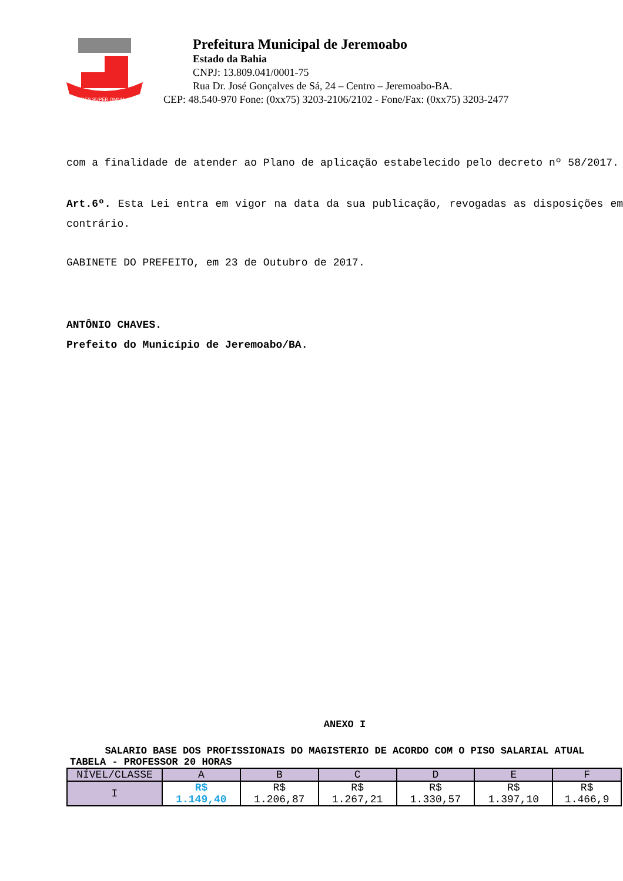FIDES SUPER OMNIA
Prefeitura Municipal de Jeremoabo
Estado da Bahia
CNPJ: 13.809.041/0001-75
Rua Dr. José Gonçalves de Sá, 24 – Centro – Jeremoabo-BA.
CEP: 48.540-970 Fone: (0xx75) 3203-2106/2102 - Fone/Fax: (0xx75) 3203-2477
com a finalidade de atender ao Plano de aplicação estabelecido pelo decreto nº 58/2017.
Art.6º. Esta Lei entra em vigor na data da sua publicação, revogadas as disposições em contrário.
GABINETE DO PREFEITO, em 23 de Outubro de 2017.
ANTÔNIO CHAVES.
Prefeito do Município de Jeremoabo/BA.
ANEXO I
SALARIO BASE DOS PROFISSIONAIS DO MAGISTERIO DE ACORDO COM O PISO SALARIAL ATUAL
TABELA - PROFESSOR 20 HORAS
| NÍVEL/CLASSE | A | B | C | D | E | F |
| I | R$ 1.149,40 | R$ 1.206,87 | R$ 1.267,21 | R$ 1.330,57 | R$ 1.397,10 | R$ 1.466,9 |